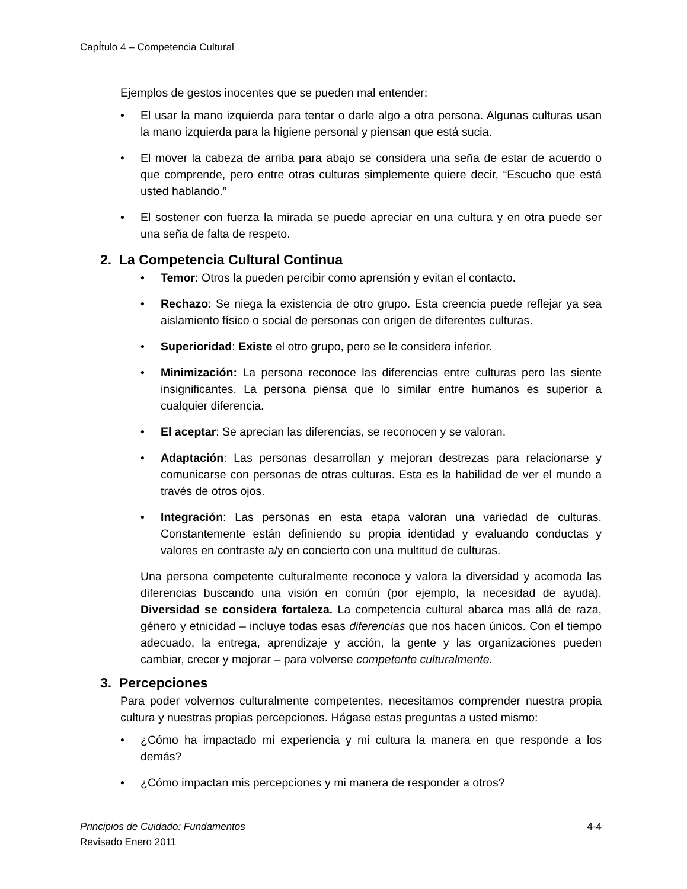CapÍtulo 4 – Competencia Cultural
Ejemplos de gestos inocentes que se pueden mal entender:
• El usar la mano izquierda para tentar o darle algo a otra persona. Algunas culturas usan la mano izquierda para la higiene personal y piensan que está sucia.
• El mover la cabeza de arriba para abajo se considera una seña de estar de acuerdo o que comprende, pero entre otras culturas simplemente quiere decir, “Escucho que está usted hablando.”
• El sostener con fuerza la mirada se puede apreciar en una cultura y en otra puede ser una seña de falta de respeto.
2. La Competencia Cultural Continua
• Temor: Otros la pueden percibir como aprensión y evitan el contacto.
• Rechazo: Se niega la existencia de otro grupo. Esta creencia puede reflejar ya sea aislamiento físico o social de personas con origen de diferentes culturas.
• Superioridad: Existe el otro grupo, pero se le considera inferior.
• Minimización: La persona reconoce las diferencias entre culturas pero las siente insignificantes. La persona piensa que lo similar entre humanos es superior a cualquier diferencia.
• El aceptar: Se aprecian las diferencias, se reconocen y se valoran.
• Adaptación: Las personas desarrollan y mejoran destrezas para relacionarse y comunicarse con personas de otras culturas. Esta es la habilidad de ver el mundo a través de otros ojos.
• Integración: Las personas en esta etapa valoran una variedad de culturas. Constantemente están definiendo su propia identidad y evaluando conductas y valores en contraste a/y en concierto con una multitud de culturas.
Una persona competente culturalmente reconoce y valora la diversidad y acomoda las diferencias buscando una visión en común (por ejemplo, la necesidad de ayuda). Diversidad se considera fortaleza. La competencia cultural abarca mas allá de raza, género y etnicidad – incluye todas esas diferencias que nos hacen únicos. Con el tiempo adecuado, la entrega, aprendizaje y acción, la gente y las organizaciones pueden cambiar, crecer y mejorar – para volverse competente culturalmente.
3. Percepciones
Para poder volvernos culturalmente competentes, necesitamos comprender nuestra propia cultura y nuestras propias percepciones. Hágase estas preguntas a usted mismo:
• ¿Cómo ha impactado mi experiencia y mi cultura la manera en que responde a los demás?
• ¿Cómo impactan mis percepciones y mi manera de responder a otros?
4-4 Principios de Cuidado: Fundamentos
Revisado Enero 2011